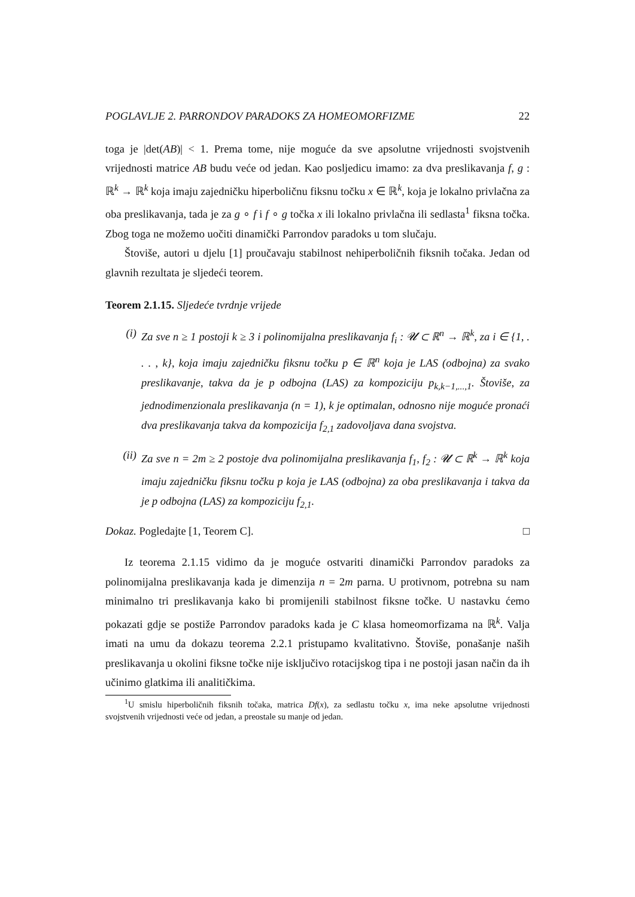POGLAVLJE 2. PARRONDOV PARADOKS ZA HOMEOMORFIZME 22
toga je |det(AB)| < 1. Prema tome, nije moguće da sve apsolutne vrijednosti svojstvenih vrijednosti matrice AB budu veće od jedan. Kao posljedicu imamo: za dva preslikavanja f, g : ℝ<sup>k</sup> → ℝ<sup>k</sup> koja imaju zajedničku hiperboličnu fiksnu točku x ∈ ℝ<sup>k</sup>, koja je lokalno privlačna za oba preslikavanja, tada je za g ∘ f i f ∘ g točka x ili lokalno privlačna ili sedlasta<sup>1</sup> fiksna točka. Zbog toga ne možemo uočiti dinamički Parrondov paradoks u tom slučaju.
Štoviše, autori u djelu [1] proučavaju stabilnost nehiperboličnih fiksnih točaka. Jedan od glavnih rezultata je sljedeći teorem.
Teorem 2.1.15. Sljedeće tvrdnje vrijede
(i) Za sve n ≥ 1 postoji k ≥ 3 i polinomijalna preslikavanja f<sub>i</sub> : 𝓤 ⊂ ℝ<sup>n</sup> → ℝ<sup>k</sup>, za i ∈ {1, . . . , k}, koja imaju zajedničku fiksnu točku p ∈ ℝ<sup>n</sup> koja je LAS (odbojna) za svako preslikavanje, takva da je p odbojna (LAS) za kompoziciju p<sub>k,k−1,...,1</sub>. Štoviše, za jednodimenzionala preslikavanja (n = 1), k je optimalan, odnosno nije moguće pronaći dva preslikavanja takva da kompozicija f<sub>2,1</sub> zadovoljava dana svojstva.
(ii) Za sve n = 2m ≥ 2 postoje dva polinomijalna preslikavanja f<sub>1</sub>, f<sub>2</sub> : 𝓤 ⊂ ℝ<sup>k</sup> → ℝ<sup>k</sup> koja imaju zajedničku fiksnu točku p koja je LAS (odbojna) za oba preslikavanja i takva da je p odbojna (LAS) za kompoziciju f<sub>2,1</sub>.
Dokaz. Pogledajte [1, Teorem C]. □
Iz teorema 2.1.15 vidimo da je moguće ostvariti dinamički Parrondov paradoks za polinomijalna preslikavanja kada je dimenzija n = 2m parna. U protivnom, potrebna su nam minimalno tri preslikavanja kako bi promijenili stabilnost fiksne točke. U nastavku ćemo pokazati gdje se postiže Parrondov paradoks kada je C klasa homeomorfizama na ℝ<sup>k</sup>. Valja imati na umu da dokazu teorema 2.2.1 pristupamo kvalitativno. Štoviše, ponašanje naših preslikavanja u okolini fiksne točke nije isključivo rotacijskog tipa i ne postoji jasan način da ih učinimo glatkima ili analitičkima.
<sup>1</sup> U smislu hiperboličnih fiksnih točaka, matrica Df(x), za sedlastu točku x, ima neke apsolutne vrijednosti svojstvenih vrijednosti veće od jedan, a preostale su manje od jedan.